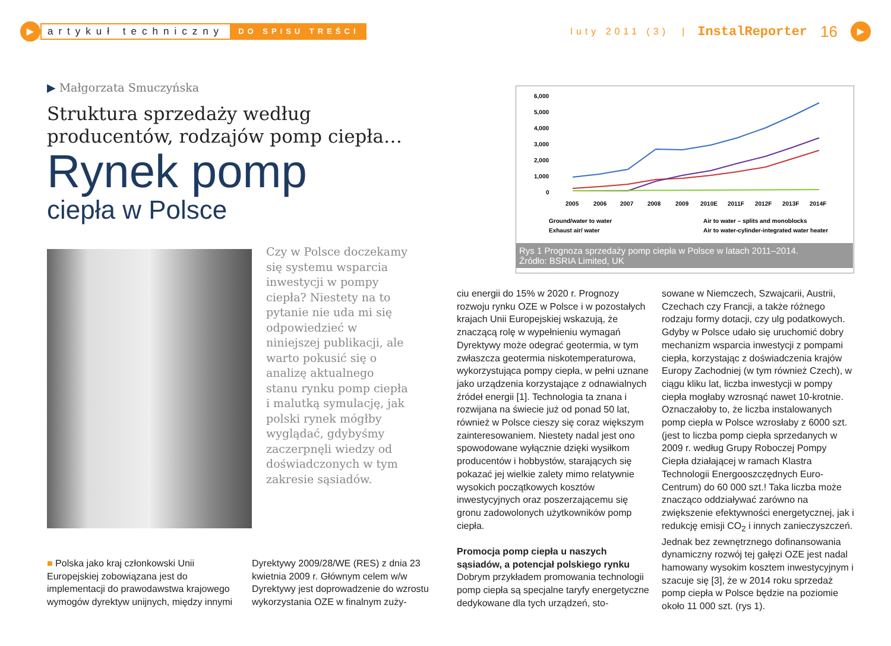▶ artykuł techniczny DO SPISU TREŚCI
luty 2011 (3) | InstalReporter 16 ▶
▶ Małgorzata Smuczyńska
Struktura sprzedaży według producentów, rodzajów pomp ciepła…
Rynek pomp
ciepła w Polsce
Czy w Polsce doczekamy się systemu wsparcia inwestycji w pompy ciepła? Niestety na to pytanie nie uda mi się odpowiedzieć w niniejszej publikacji, ale warto pokusić się o analizę aktualnego stanu rynku pomp ciepła i malutką symulację, jak polski rynek mógłby wyglądać, gdybyśmy zaczerpnęli wiedzy od doświadczonych w tym zakresie sąsiadów.
6,000
5,000
4,000
3,000
2,000
1,000
0
2005
2006
2007
2008
2009
2010E
2011F
2012F
2013F
2014F
Ground/water to water
Exhaust air/ water
Air to water – splits and monoblocks
Air to water-cylinder-integrated water heater
Rys 1 Prognoza sprzedaży pomp ciepła w Polsce w latach 2011–2014.
Źródło: BSRIA Limited, UK
■ Polska jako kraj członkowski Unii Europejskiej zobowiązana jest do implementacji do prawodawstwa krajowego wymogów dyrektyw unijnych, między innymi
Dyrektywy 2009/28/WE (RES) z dnia 23 kwietnia 2009 r. Głównym celem w/w Dyrektywy jest doprowadzenie do wzrostu wykorzystania OZE w finalnym zuży-
ciu energii do 15% w 2020 r. Prognozy rozwoju rynku OZE w Polsce i w pozostałych krajach Unii Europejskiej wskazują, że znaczącą rolę w wypełnieniu wymagań Dyrektywy może odegrać geotermia, w tym zwłaszcza geotermia niskotemperaturowa, wykorzystująca pompy ciepła, w pełni uznane jako urządzenia korzystające z odnawialnych źródeł energii [1]. Technologia ta znana i rozwijana na świecie już od ponad 50 lat, również w Polsce cieszy się coraz większym zainteresowaniem. Niestety nadal jest ono spowodowane wyłącznie dzięki wysiłkom producentów i hobbystów, starających się pokazać jej wielkie zalety mimo relatywnie wysokich początkowych kosztów inwestycyjnych oraz poszerzającemu się gronu zadowolonych użytkowników pomp ciepła.
Promocja pomp ciepła u naszych sąsiadów, a potencjał polskiego rynku
Dobrym przykładem promowania technologii pomp ciepła są specjalne taryfy energetyczne dedykowane dla tych urządzeń, sto-
sowane w Niemczech, Szwajcarii, Austrii, Czechach czy Francji, a także różnego rodzaju formy dotacji, czy ulg podatkowych. Gdyby w Polsce udało się uruchomić dobry mechanizm wsparcia inwestycji z pompami ciepła, korzystając z doświadczenia krajów Europy Zachodniej (w tym również Czech), w ciągu kliku lat, liczba inwestycji w pompy ciepła mogłaby wzrosnąć nawet 10-krotnie. Oznaczałoby to, że liczba instalowanych pomp ciepła w Polsce wzrosłaby z 6000 szt. (jest to liczba pomp ciepła sprzedanych w 2009 r. według Grupy Roboczej Pompy Ciepła działającej w ramach Klastra Technologii Energooszczędnych Euro-Centrum) do 60 000 szt.! Taka liczba może znacząco oddziaływać zarówno na zwiększenie efektywności energetycznej, jak i redukcję emisji CO<sub>2</sub> i innych zanieczyszczeń. Jednak bez zewnętrznego dofinansowania dynamiczny rozwój tej gałęzi OZE jest nadal hamowany wysokim kosztem inwestycyjnym i szacuje się [3], że w 2014 roku sprzedaż pomp ciepła w Polsce będzie na poziomie około 11 000 szt. (rys 1).